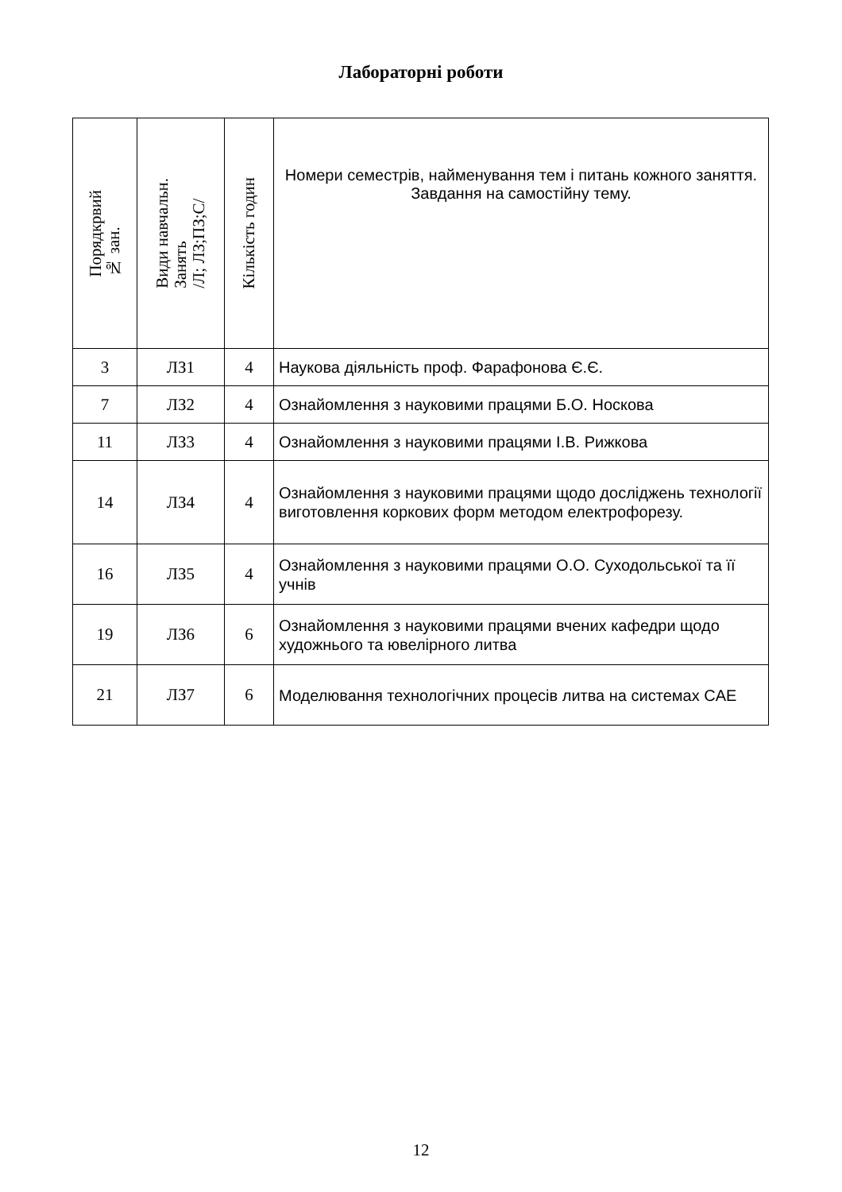Лабораторні роботи
| Порядкрвий № зан. | Види навчальн. Занять /Л; ЛЗ;ПЗ;С/ | Кількість годин | Номери семестрів, найменування тем і питань кожного заняття. Завдання на самостійну тему. |
| --- | --- | --- | --- |
| 3 | ЛЗ1 | 4 | Наукова діяльність проф. Фарафонова Є.Є. |
| 7 | ЛЗ2 | 4 | Ознайомлення з науковими працями Б.О. Носкова |
| 11 | ЛЗ3 | 4 | Ознайомлення з науковими працями І.В. Рижкова |
| 14 | ЛЗ4 | 4 | Ознайомлення з науковими працями щодо досліджень технології виготовлення коркових форм методом електрофорезу. |
| 16 | ЛЗ5 | 4 | Ознайомлення з науковими працями О.О. Суходольської та її учнів |
| 19 | ЛЗ6 | 6 | Ознайомлення з науковими працями вчених кафедри щодо художнього та ювелірного литва |
| 21 | ЛЗ7 | 6 | Моделювання технологічних процесів литва на системах CAE |
12